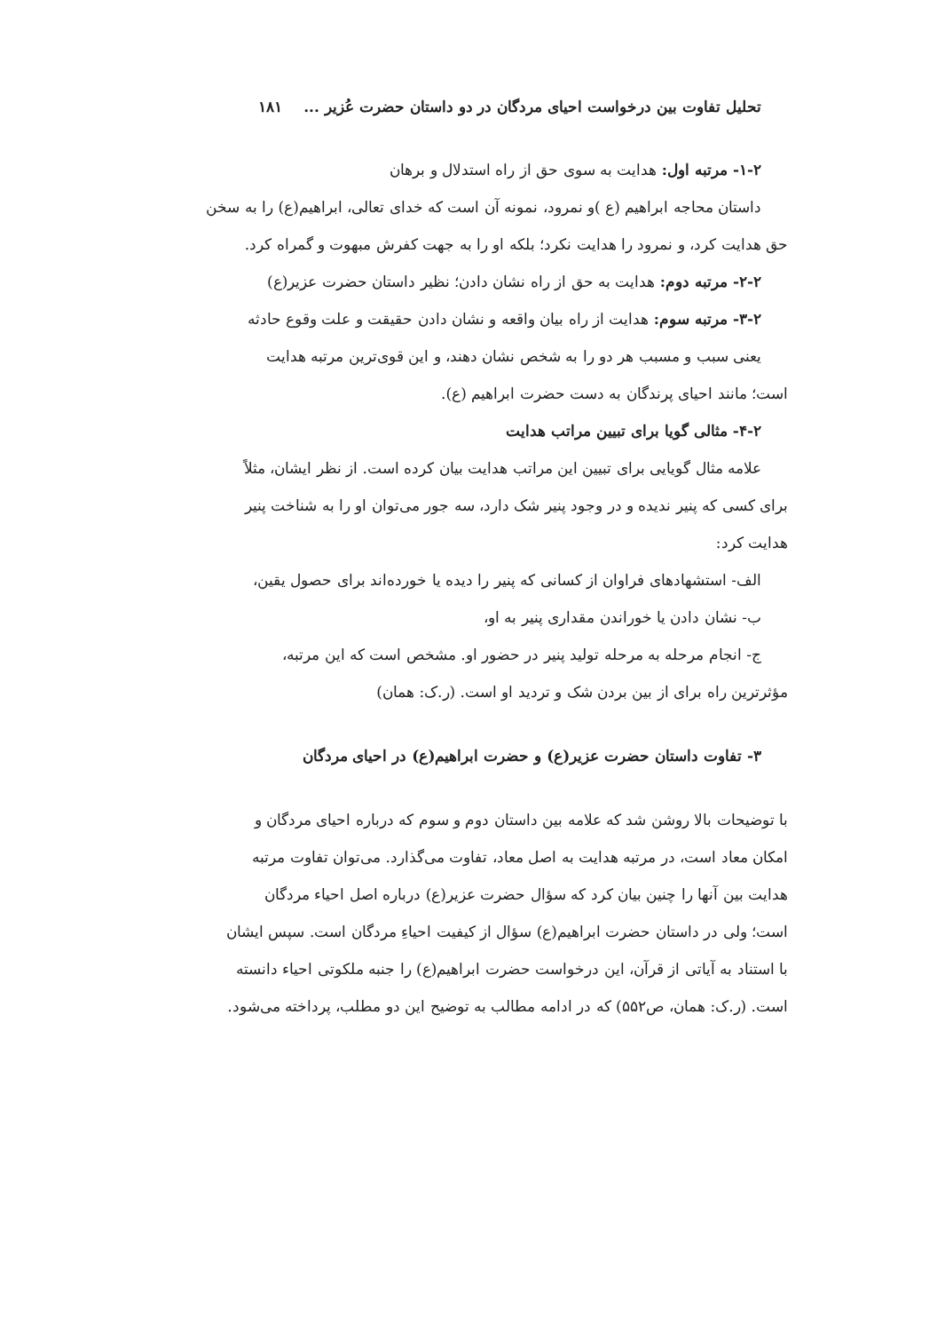تحلیل تفاوت بین درخواست احیای مردگان در دو داستان حضرت عُزیر ... ۱۸۱
۱-۲- مرتبه اول: هدایت به سوی حق از راه استدلال و برهان
داستان محاجه ابراهیم (ع )و نمرود، نمونه آن است که خدای تعالی، ابراهیم(ع) را به سخن
حق هدایت کرد، و نمرود را هدایت نکرد؛ بلکه او را به جهت کفرش مبهوت و گمراه کرد.
۲-۲- مرتبه دوم: هدایت به حق از راه نشان دادن؛ نظیر داستان حضرت عزیر(ع)
۳-۲- مرتبه سوم: هدایت از راه بیان واقعه و نشان دادن حقیقت و علت وقوع حادثه
یعنی سبب و مسبب هر دو را به شخص نشان دهند، و این قوی‌ترین مرتبه هدایت
است؛ مانند احیای پرندگان به دست حضرت ابراهیم (ع).
۴-۲- مثالی گویا برای تبیین مراتب هدایت
علامه مثال گویایی برای تبیین این مراتب هدایت بیان کرده است. از نظر ایشان، مثلاً
برای کسی که پنیر ندیده و در وجود پنیر شک دارد، سه جور می‌توان او را به شناخت پنیر
هدایت کرد:
الف- استشهادهای فراوان از کسانی که پنیر را دیده یا خورده‌اند برای حصول یقین،
ب- نشان دادن یا خوراندن مقداری پنیر به او،
ج- انجام مرحله به مرحله تولید پنیر در حضور او. مشخص است که این مرتبه،
مؤثرترین راه برای از بین بردن شک و تردید او است. (ر.ک: همان)
۳- تفاوت داستان حضرت عزیر(ع) و حضرت ابراهیم(ع) در احیای مردگان
با توضیحات بالا روشن شد که علامه بین داستان دوم و سوم که درباره احیای مردگان و
امکان معاد است، در مرتبه هدایت به اصل معاد، تفاوت می‌گذارد. می‌توان تفاوت مرتبه
هدایت بین آنها را چنین بیان کرد که سؤال حضرت عزیر(ع) درباره اصل احیاء مردگان
است؛ ولی در داستان حضرت ابراهیم(ع) سؤال از کیفیت احیاءِ مردگان است. سپس ایشان
با استناد به آیاتی از قرآن، این درخواست حضرت ابراهیم(ع) را جنبه ملکوتی احیاء دانسته
است. (ر.ک: همان، ص۵۵۲) که در ادامه مطالب به توضیح این دو مطلب، پرداخته می‌شود.